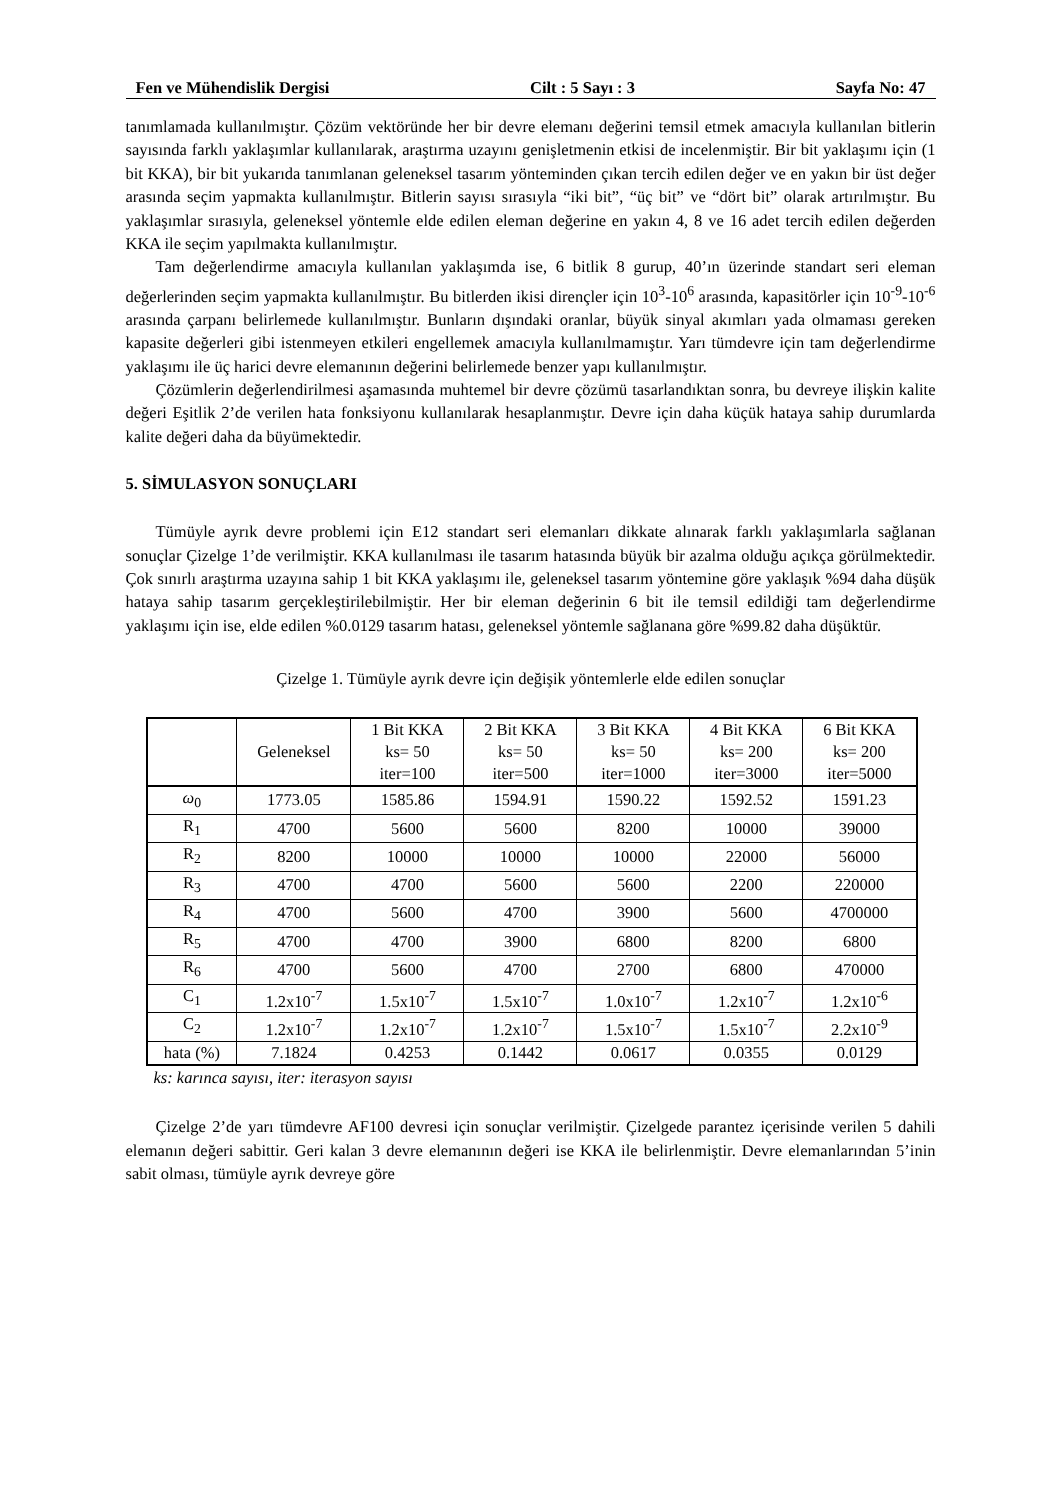Fen ve Mühendislik Dergisi Cilt : 5 Sayı : 3 Sayfa No: 47
tanımlamada kullanılmıştır. Çözüm vektöründe her bir devre elemanı değerini temsil etmek amacıyla kullanılan bitlerin sayısında farklı yaklaşımlar kullanılarak, araştırma uzayını genişletmenin etkisi de incelenmiştir. Bir bit yaklaşımı için (1 bit KKA), bir bit yukarıda tanımlanan geleneksel tasarım yönteminden çıkan tercih edilen değer ve en yakın bir üst değer arasında seçim yapmakta kullanılmıştır. Bitlerin sayısı sırasıyla “iki bit”, “üç bit” ve “dört bit” olarak artırılmıştır. Bu yaklaşımlar sırasıyla, geleneksel yöntemle elde edilen eleman değerine en yakın 4, 8 ve 16 adet tercih edilen değerden KKA ile seçim yapılmakta kullanılmıştır.
Tam değerlendirme amacıyla kullanılan yaklaşımda ise, 6 bitlik 8 gurup, 40’ın üzerinde standart seri eleman değerlerinden seçim yapmakta kullanılmıştır. Bu bitlerden ikisi dirençler için 10<sup>3</sup>-10<sup>6</sup> arasında, kapasitörler için 10<sup>-9</sup>-10<sup>-6</sup> arasında çarpanı belirlemede kullanılmıştır. Bunların dışındaki oranlar, büyük sinyal akımları yada olmaması gereken kapasite değerleri gibi istenmeyen etkileri engellemek amacıyla kullanılmamıştır. Yarı tümdevre için tam değerlendirme yaklaşımı ile üç harici devre elemanının değerini belirlemede benzer yapı kullanılmıştır.
Çözümlerin değerlendirilmesi aşamasında muhtemel bir devre çözümü tasarlandıktan sonra, bu devreye ilişkin kalite değeri Eşitlik 2’de verilen hata fonksiyonu kullanılarak hesaplanmıştır. Devre için daha küçük hataya sahip durumlarda kalite değeri daha da büyümektedir.
5. SİMULASYON SONUÇLARI
Tümüyle ayrık devre problemi için E12 standart seri elemanları dikkate alınarak farklı yaklaşımlarla sağlanan sonuçlar Çizelge 1’de verilmiştir. KKA kullanılması ile tasarım hatasında büyük bir azalma olduğu açıkça görülmektedir. Çok sınırlı araştırma uzayına sahip 1 bit KKA yaklaşımı ile, geleneksel tasarım yöntemine göre yaklaşık %94 daha düşük hataya sahip tasarım gerçekleştirilebilmiştir. Her bir eleman değerinin 6 bit ile temsil edildiği tam değerlendirme yaklaşımı için ise, elde edilen %0.0129 tasarım hatası, geleneksel yöntemle sağlanana göre %99.82 daha düşüktür.
Çizelge 1. Tümüyle ayrık devre için değişik yöntemlerle elde edilen sonuçlar
| | Geleneksel | 1 Bit KKA ks= 50 iter=100 | 2 Bit KKA ks= 50 iter=500 | 3 Bit KKA ks= 50 iter=1000 | 4 Bit KKA ks= 200 iter=3000 | 6 Bit KKA ks= 200 iter=5000 |
| --- | --- | --- | --- | --- | --- | --- |
| ω<sub>0</sub> | 1773.05 | 1585.86 | 1594.91 | 1590.22 | 1592.52 | 1591.23 |
| R<sub>1</sub> | 4700 | 5600 | 5600 | 8200 | 10000 | 39000 |
| R<sub>2</sub> | 8200 | 10000 | 10000 | 10000 | 22000 | 56000 |
| R<sub>3</sub> | 4700 | 4700 | 5600 | 5600 | 2200 | 220000 |
| R<sub>4</sub> | 4700 | 5600 | 4700 | 3900 | 5600 | 4700000 |
| R<sub>5</sub> | 4700 | 4700 | 3900 | 6800 | 8200 | 6800 |
| R<sub>6</sub> | 4700 | 5600 | 4700 | 2700 | 6800 | 470000 |
| C<sub>1</sub> | 1.2x10<sup>-7</sup> | 1.5x10<sup>-7</sup> | 1.5x10<sup>-7</sup> | 1.0x10<sup>-7</sup> | 1.2x10<sup>-7</sup> | 1.2x10<sup>-6</sup> |
| C<sub>2</sub> | 1.2x10<sup>-7</sup> | 1.2x10<sup>-7</sup> | 1.2x10<sup>-7</sup> | 1.5x10<sup>-7</sup> | 1.5x10<sup>-7</sup> | 2.2x10<sup>-9</sup> |
| hata (%) | 7.1824 | 0.4253 | 0.1442 | 0.0617 | 0.0355 | 0.0129 |
ks: karınca sayısı, iter: iterasyon sayısı
Çizelge 2’de yarı tümdevre AF100 devresi için sonuçlar verilmiştir. Çizelgede parantez içerisinde verilen 5 dahili elemanın değeri sabittir. Geri kalan 3 devre elemanının değeri ise KKA ile belirlenmiştir. Devre elemanlarından 5’inin sabit olması, tümüyle ayrık devreye göre